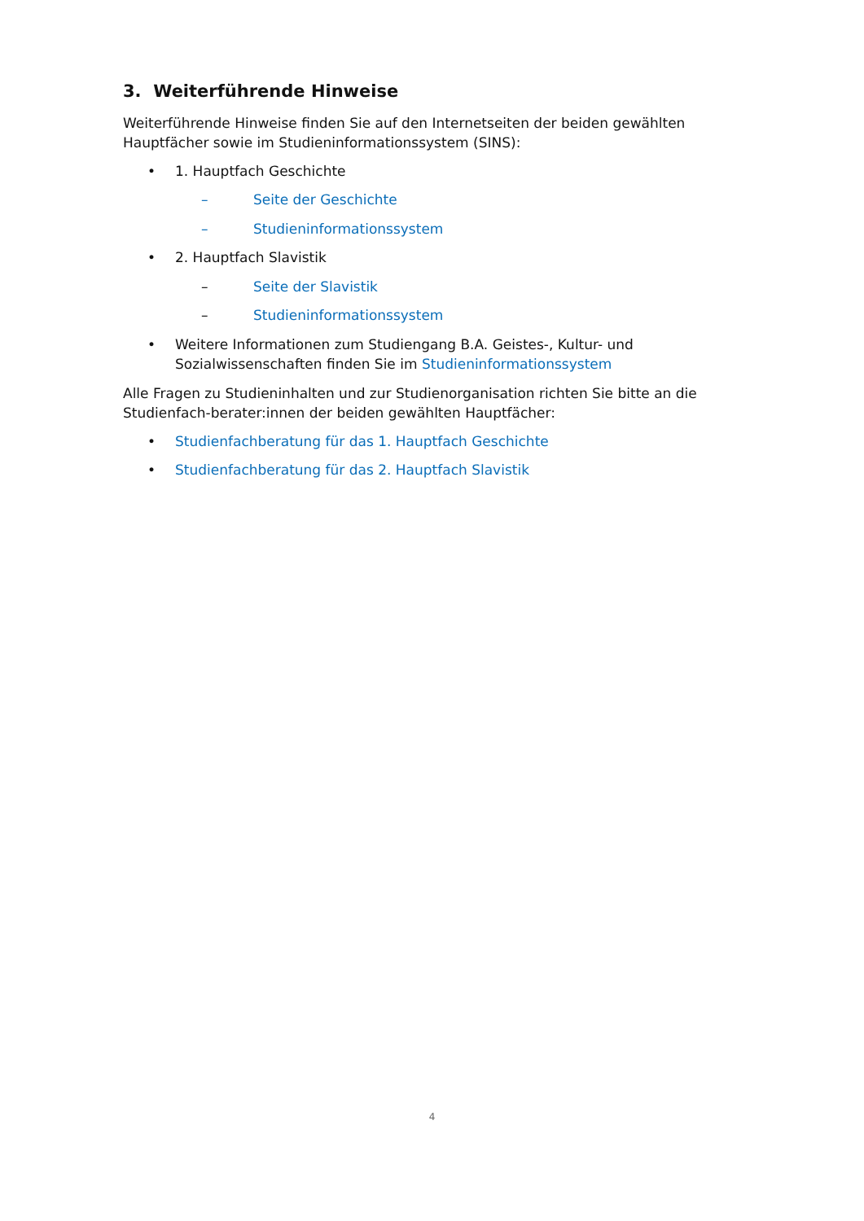3. Weiterführende Hinweise
Weiterführende Hinweise finden Sie auf den Internetseiten der beiden gewählten Hauptfächer sowie im Studieninformationssystem (SINS):
• 1. Hauptfach Geschichte
– Seite der Geschichte
– Studieninformationssystem
• 2. Hauptfach Slavistik
– Seite der Slavistik
– Studieninformationssystem
• Weitere Informationen zum Studiengang B.A. Geistes-, Kultur- und Sozialwissenschaften finden Sie im Studieninformationssystem
Alle Fragen zu Studieninhalten und zur Studienorganisation richten Sie bitte an die Studienfach-berater:innen der beiden gewählten Hauptfächer:
• Studienfachberatung für das 1. Hauptfach Geschichte
• Studienfachberatung für das 2. Hauptfach Slavistik
4